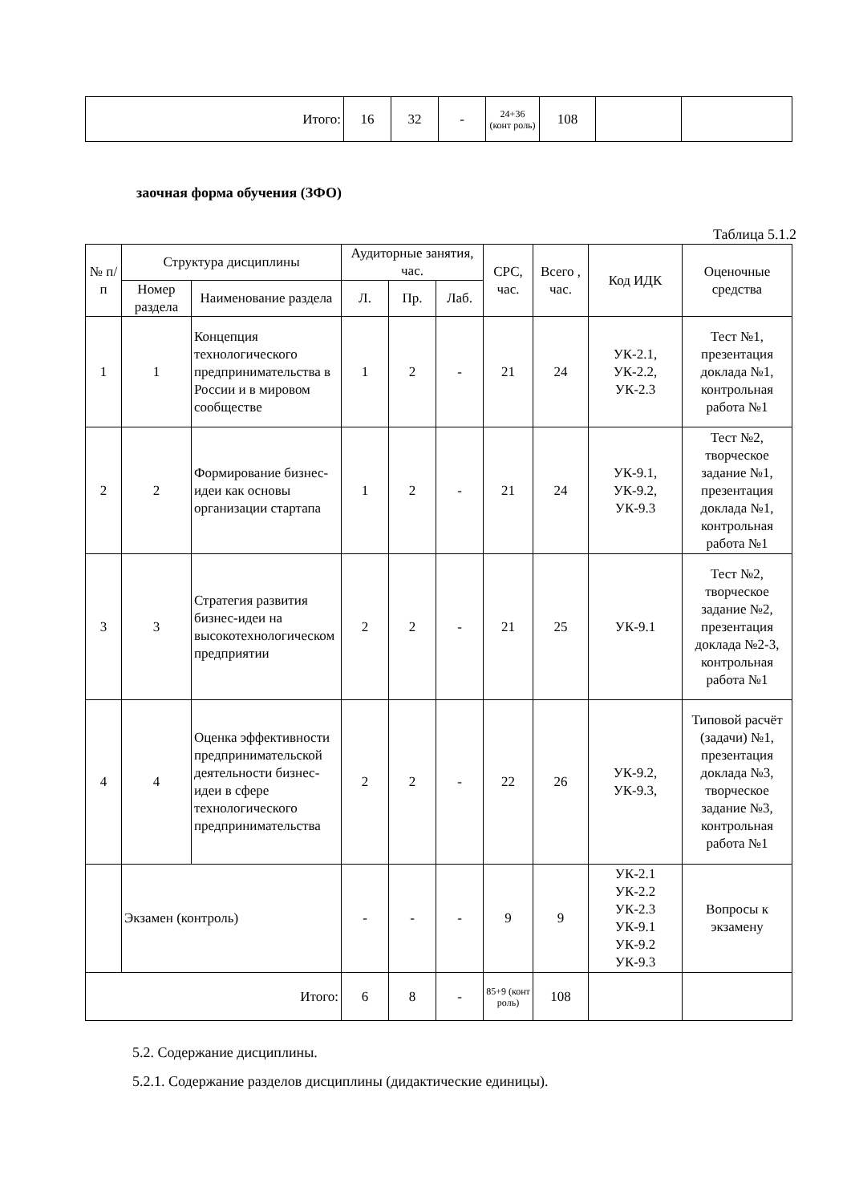| Итого: | 16 | 32 | - | 24+36 (конт роль) | 108 | | |
заочная форма обучения (ЗФО)
Таблица 5.1.2
| № п/ п | Структура дисциплины | | Аудиторные занятия, час. | | | СРС, час. | Всего , час. | Код ИДК | Оценочные средства |
| --- | --- | --- | --- | --- | --- | --- | --- | --- | --- |
| | Номер раздела | Наименование раздела | Л. | Пр. | Лаб. | | | | |
| 1 | 1 | Концепция технологического предпринимательства в России и в мировом сообществе | 1 | 2 | - | 21 | 24 | УК-2.1, УК-2.2, УК-2.3 | Тест №1, презентация доклада №1, контрольная работа №1 |
| 2 | 2 | Формирование бизнес-идеи как основы организации стартапа | 1 | 2 | - | 21 | 24 | УК-9.1, УК-9.2, УК-9.3 | Тест №2, творческое задание №1, презентация доклада №1, контрольная работа №1 |
| 3 | 3 | Стратегия развития бизнес-идеи на высокотехнологическом предприятии | 2 | 2 | - | 21 | 25 | УК-9.1 | Тест №2, творческое задание №2, презентация доклада №2-3, контрольная работа №1 |
| 4 | 4 | Оценка эффективности предпринимательской деятельности бизнес-идеи в сфере технологического предпринимательства | 2 | 2 | - | 22 | 26 | УК-9.2, УК-9.3, | Типовой расчёт (задачи) №1, презентация доклада №3, творческое задание №3, контрольная работа №1 |
| | Экзамен (контроль) | | - | - | - | 9 | 9 | УК-2.1 УК-2.2 УК-2.3 УК-9.1 УК-9.2 УК-9.3 | Вопросы к экзамену |
| Итого: | | | 6 | 8 | - | 85+9 (конт роль) | 108 | | |
5.2. Содержание дисциплины.
5.2.1. Содержание разделов дисциплины (дидактические единицы).